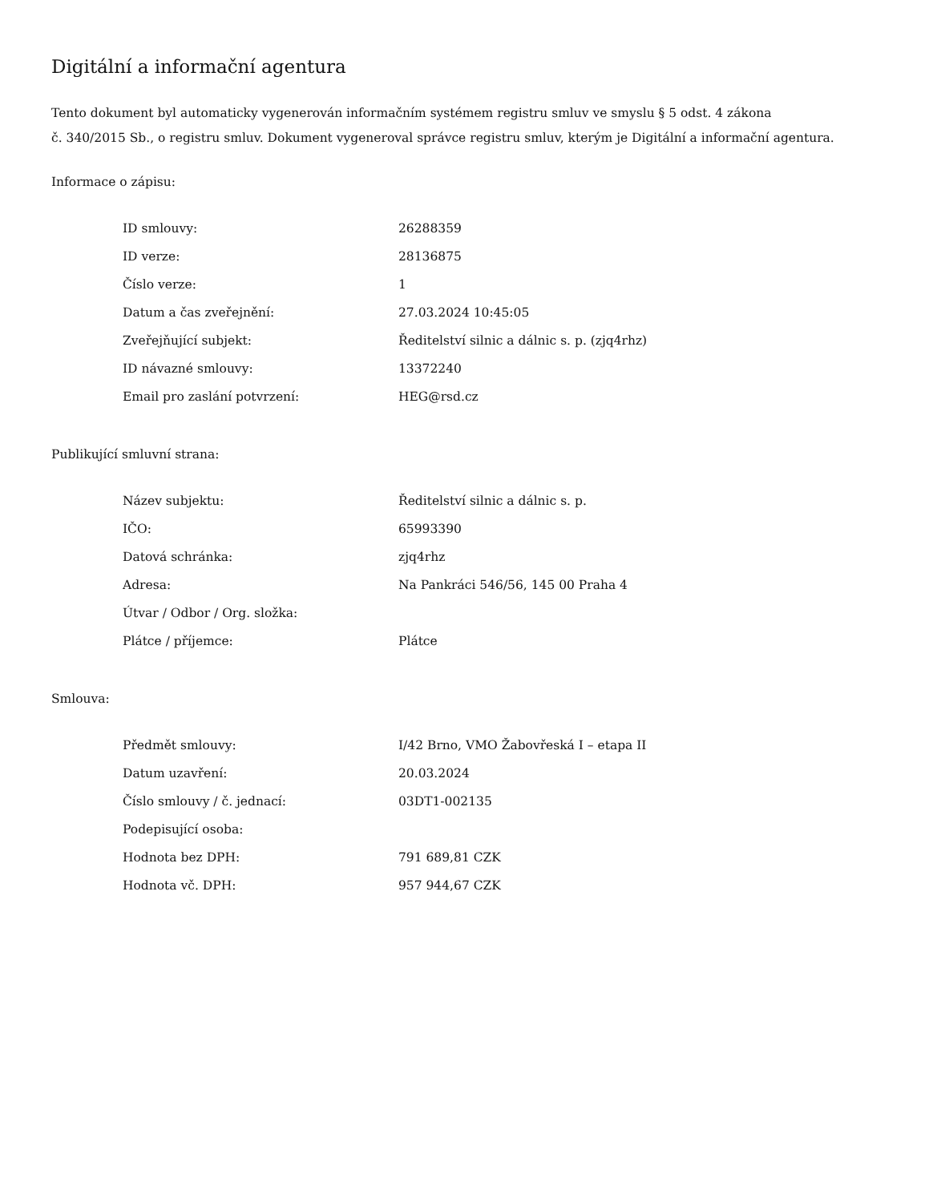Digitální a informační agentura
Tento dokument byl automaticky vygenerován informačním systémem registru smluv ve smyslu § 5 odst. 4 zákona
č. 340/2015 Sb., o registru smluv. Dokument vygeneroval správce registru smluv, kterým je Digitální a informační agentura.
Informace o zápisu:
| ID smlouvy: | 26288359 |
| ID verze: | 28136875 |
| Číslo verze: | 1 |
| Datum a čas zveřejnění: | 27.03.2024 10:45:05 |
| Zveřejňující subjekt: | Ředitelství silnic a dálnic s. p. (zjq4rhz) |
| ID návazné smlouvy: | 13372240 |
| Email pro zaslání potvrzení: | HEG@rsd.cz |
Publikující smluvní strana:
| Název subjektu: | Ředitelství silnic a dálnic s. p. |
| IČO: | 65993390 |
| Datová schránka: | zjq4rhz |
| Adresa: | Na Pankráci 546/56, 145 00 Praha 4 |
| Útvar / Odbor / Org. složka: | |
| Plátce / příjemce: | Plátce |
Smlouva:
| Předmět smlouvy: | I/42 Brno, VMO Žabovřeská I – etapa II |
| Datum uzavření: | 20.03.2024 |
| Číslo smlouvy / č. jednací: | 03DT1-002135 |
| Podepisující osoba: | |
| Hodnota bez DPH: | 791 689,81 CZK |
| Hodnota vč. DPH: | 957 944,67 CZK |